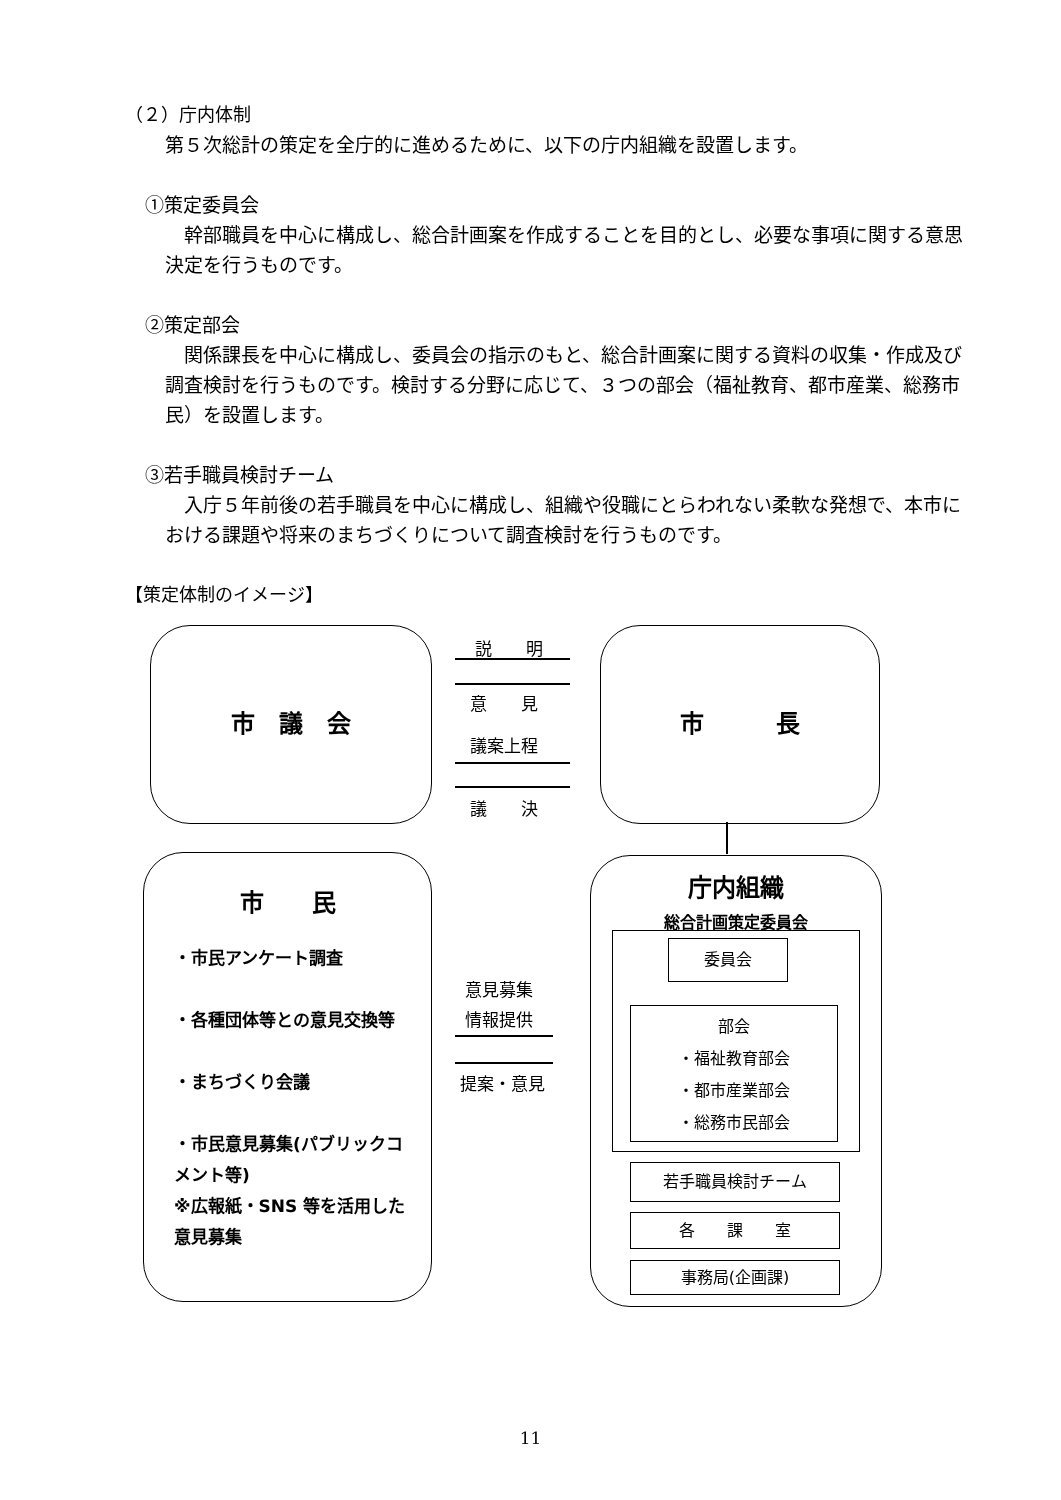（２）庁内体制
第５次総計の策定を全庁的に進めるために、以下の庁内組織を設置します。
①策定委員会
　幹部職員を中心に構成し、総合計画案を作成することを目的とし、必要な事項に関する意思決定を行うものです。
②策定部会
　関係課長を中心に構成し、委員会の指示のもと、総合計画案に関する資料の収集・作成及び調査検討を行うものです。検討する分野に応じて、３つの部会（福祉教育、都市産業、総務市民）を設置します。
③若手職員検討チーム
　入庁５年前後の若手職員を中心に構成し、組織や役職にとらわれない柔軟な発想で、本市における課題や将来のまちづくりについて調査検討を行うものです。
【策定体制のイメージ】
市　議　会 市　　　長
説　　明
意　　見
議案上程
議　　決
市　　民
・市民アンケート調査
・各種団体等との意見交換等
・まちづくり会議
・市民意見募集(パブリックコメント等)
※広報紙・SNS 等を活用した意見募集
意見募集
情報提供
提案・意見
庁内組織
総合計画策定委員会
委員会
部会
・福祉教育部会
・都市産業部会
・総務市民部会
若手職員検討チーム
各　　課　　室
事務局(企画課)
11